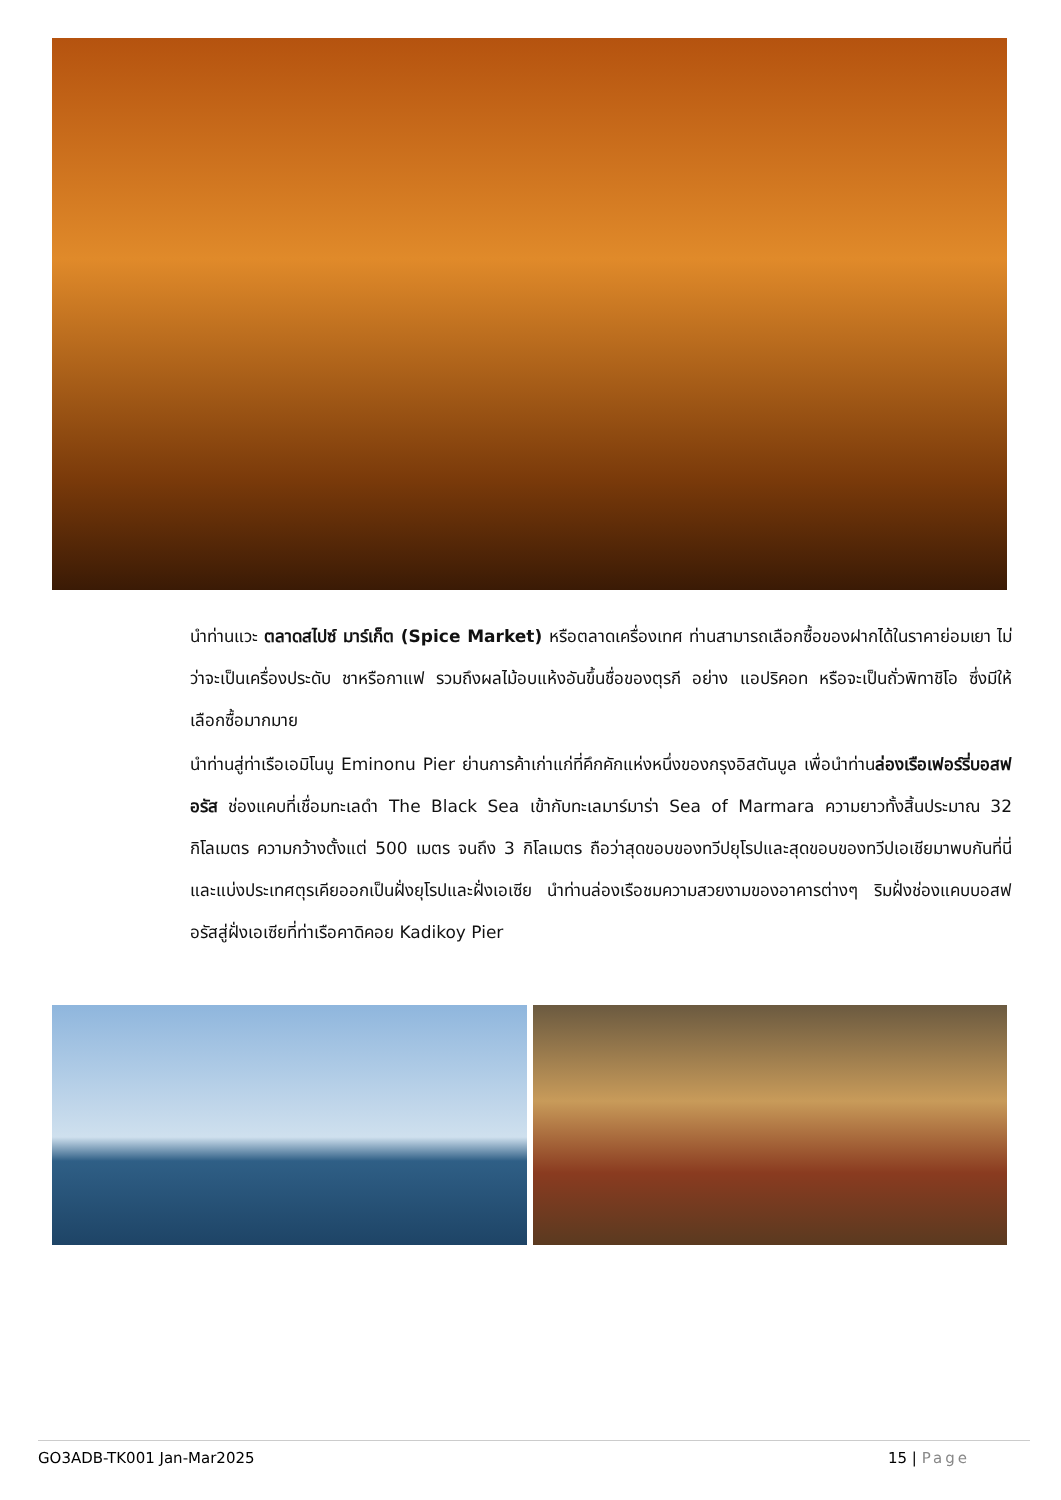นำท่านแวะ ตลาดสไปซ์ มาร์เก็ต (Spice Market) หรือตลาดเครื่องเทศ ท่านสามารถเลือกซื้อของฝากได้ในราคาย่อมเยา ไม่ว่าจะเป็นเครื่องประดับ ชาหรือกาแฟ รวมถึงผลไม้อบแห้งอันขึ้นชื่อของตุรกี อย่าง แอปริคอท หรือจะเป็นถั่วพิทาชิโอ ซึ่งมีให้เลือกซื้อมากมาย
นำท่านสู่ท่าเรือเอมิโนนู Eminonu Pier ย่านการค้าเก่าแก่ที่คึกคักแห่งหนึ่งของกรุงอิสตันบูล เพื่อนำท่านล่องเรือเฟอร์รี่บอสฟอรัส ช่องแคบที่เชื่อมทะเลดำ The Black Sea เข้ากับทะเลมาร์มาร่า Sea of Marmara ความยาวทั้งสิ้นประมาณ 32 กิโลเมตร ความกว้างตั้งแต่ 500 เมตร จนถึง 3 กิโลเมตร ถือว่าสุดขอบของทวีปยุโรปและสุดขอบของทวีปเอเชียมาพบกันที่นี่ และแบ่งประเทศตุรเคียออกเป็นฝั่งยุโรปและฝั่งเอเซีย นำท่านล่องเรือชมความสวยงามของอาคารต่างๆ ริมฝั่งช่องแคบบอสฟอรัสสู่ฝั่งเอเซียที่ท่าเรือคาดิคอย Kadikoy Pier
GO3ADB-TK001 Jan-Mar2025 15 | Page